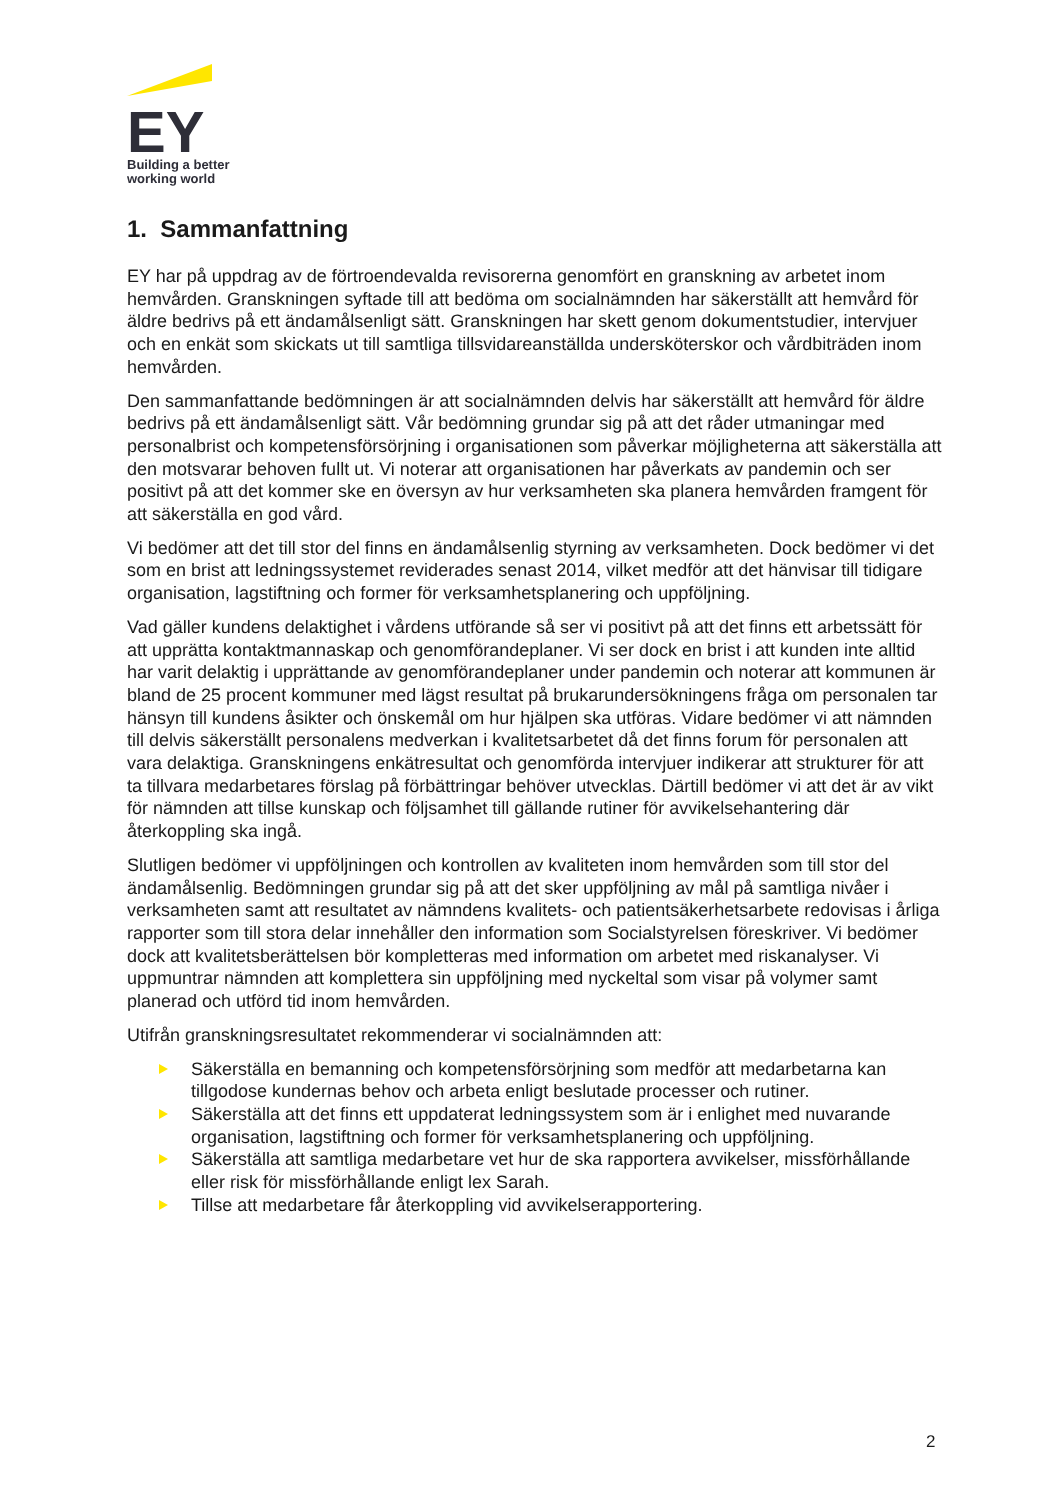EY
Building a better
working world
1. Sammanfattning
EY har på uppdrag av de förtroendevalda revisorerna genomfört en granskning av arbetet inom hemvården. Granskningen syftade till att bedöma om socialnämnden har säkerställt att hemvård för äldre bedrivs på ett ändamålsenligt sätt. Granskningen har skett genom dokumentstudier, intervjuer och en enkät som skickats ut till samtliga tillsvidareanställda undersköterskor och vårdbiträden inom hemvården.
Den sammanfattande bedömningen är att socialnämnden delvis har säkerställt att hemvård för äldre bedrivs på ett ändamålsenligt sätt. Vår bedömning grundar sig på att det råder utmaningar med personalbrist och kompetensförsörjning i organisationen som påverkar möjligheterna att säkerställa att den motsvarar behoven fullt ut. Vi noterar att organisationen har påverkats av pandemin och ser positivt på att det kommer ske en översyn av hur verksamheten ska planera hemvården framgent för att säkerställa en god vård.
Vi bedömer att det till stor del finns en ändamålsenlig styrning av verksamheten. Dock bedömer vi det som en brist att ledningssystemet reviderades senast 2014, vilket medför att det hänvisar till tidigare organisation, lagstiftning och former för verksamhetsplanering och uppföljning.
Vad gäller kundens delaktighet i vårdens utförande så ser vi positivt på att det finns ett arbetssätt för att upprätta kontaktmannaskap och genomförandeplaner. Vi ser dock en brist i att kunden inte alltid har varit delaktig i upprättande av genomförandeplaner under pandemin och noterar att kommunen är bland de 25 procent kommuner med lägst resultat på brukarundersökningens fråga om personalen tar hänsyn till kundens åsikter och önskemål om hur hjälpen ska utföras. Vidare bedömer vi att nämnden till delvis säkerställt personalens medverkan i kvalitetsarbetet då det finns forum för personalen att vara delaktiga. Granskningens enkätresultat och genomförda intervjuer indikerar att strukturer för att ta tillvara medarbetares förslag på förbättringar behöver utvecklas. Därtill bedömer vi att det är av vikt för nämnden att tillse kunskap och följsamhet till gällande rutiner för avvikelsehantering där återkoppling ska ingå.
Slutligen bedömer vi uppföljningen och kontrollen av kvaliteten inom hemvården som till stor del ändamålsenlig. Bedömningen grundar sig på att det sker uppföljning av mål på samtliga nivåer i verksamheten samt att resultatet av nämndens kvalitets- och patientsäkerhetsarbete redovisas i årliga rapporter som till stora delar innehåller den information som Socialstyrelsen föreskriver. Vi bedömer dock att kvalitetsberättelsen bör kompletteras med information om arbetet med riskanalyser. Vi uppmuntrar nämnden att komplettera sin uppföljning med nyckeltal som visar på volymer samt planerad och utförd tid inom hemvården.
Utifrån granskningsresultatet rekommenderar vi socialnämnden att:
Säkerställa en bemanning och kompetensförsörjning som medför att medarbetarna kan tillgodose kundernas behov och arbeta enligt beslutade processer och rutiner.
Säkerställa att det finns ett uppdaterat ledningssystem som är i enlighet med nuvarande organisation, lagstiftning och former för verksamhetsplanering och uppföljning.
Säkerställa att samtliga medarbetare vet hur de ska rapportera avvikelser, missförhållande eller risk för missförhållande enligt lex Sarah.
Tillse att medarbetare får återkoppling vid avvikelserapportering.
2